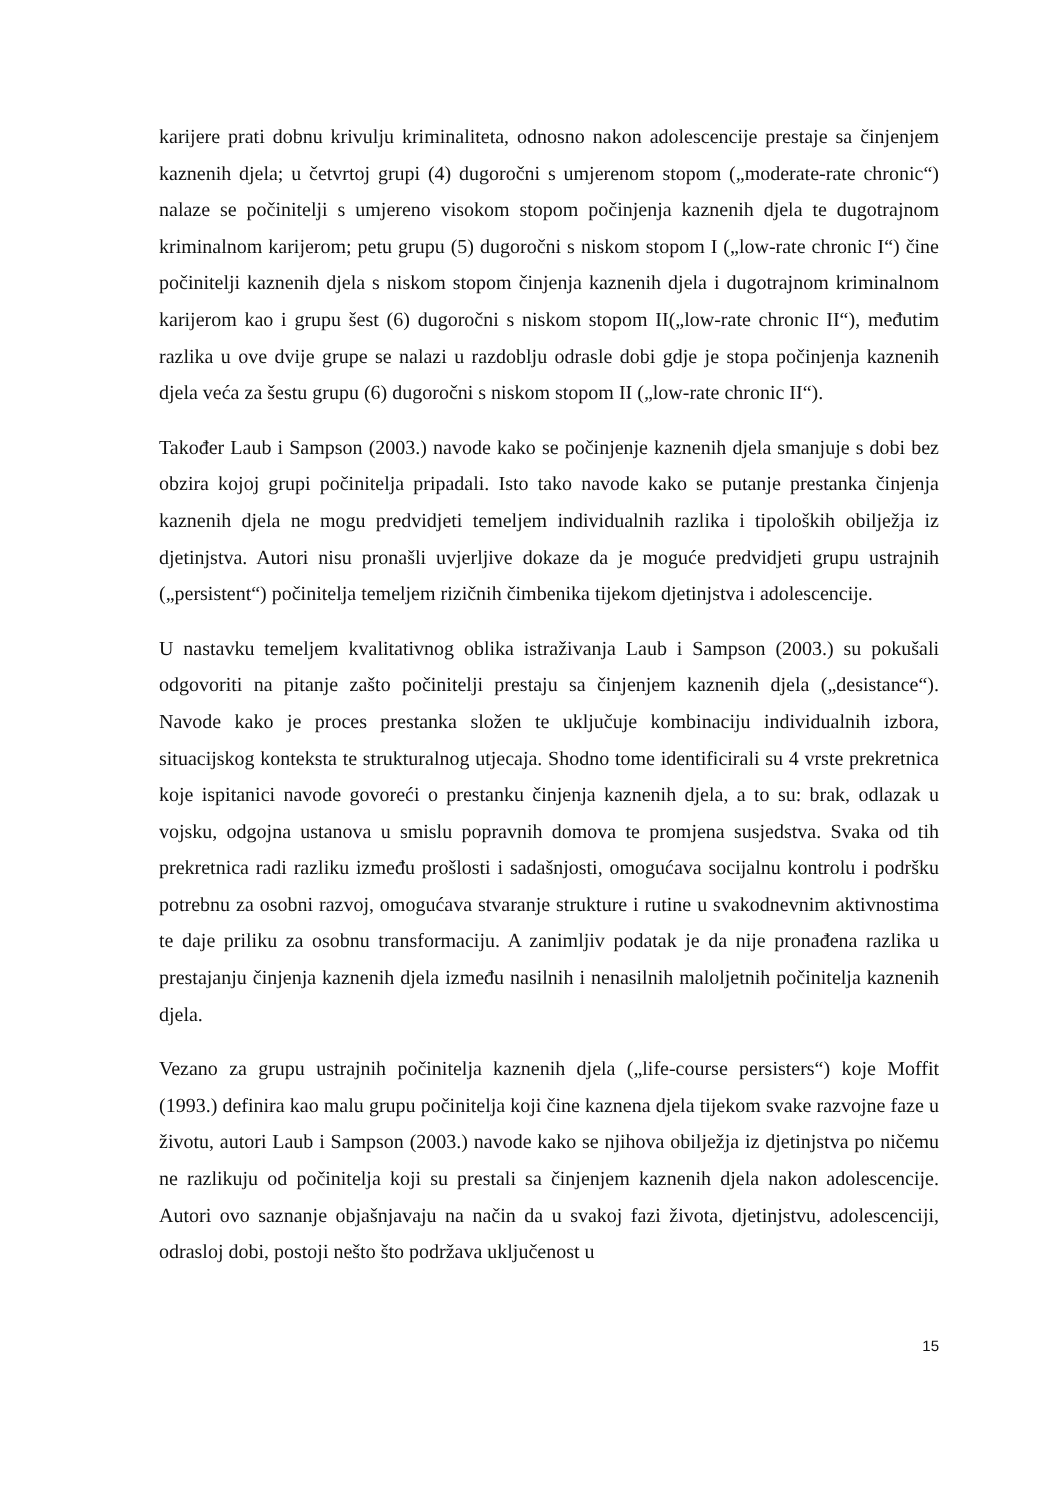karijere prati dobnu krivulju kriminaliteta, odnosno nakon adolescencije prestaje sa činjenjem kaznenih djela; u četvrtoj grupi (4) dugoročni s umjerenom stopom („moderate-rate chronic“) nalaze se počinitelji s umjereno visokom stopom počinjenja kaznenih djela te dugotrajnom kriminalnom karijerom; petu grupu (5) dugoročni s niskom stopom I („low-rate chronic I“) čine počinitelji kaznenih djela s niskom stopom činjenja kaznenih djela i dugotrajnom kriminalnom karijerom kao i grupu šest (6) dugoročni s niskom stopom II(„low-rate chronic II“), međutim razlika u ove dvije grupe se nalazi u razdoblju odrasle dobi gdje je stopa počinjenja kaznenih djela veća za šestu grupu (6) dugoročni s niskom stopom II („low-rate chronic II“).
Također Laub i Sampson (2003.) navode kako se počinjenje kaznenih djela smanjuje s dobi bez obzira kojoj grupi počinitelja pripadali. Isto tako navode kako se putanje prestanka činjenja kaznenih djela ne mogu predvidjeti temeljem individualnih razlika i tipoloških obilježja iz djetinjstva. Autori nisu pronašli uvjerljive dokaze da je moguće predvidjeti grupu ustrajnih („persistent“) počinitelja temeljem rizičnih čimbenika tijekom djetinjstva i adolescencije.
U nastavku temeljem kvalitativnog oblika istraživanja Laub i Sampson (2003.) su pokušali odgovoriti na pitanje zašto počinitelji prestaju sa činjenjem kaznenih djela („desistance“). Navode kako je proces prestanka složen te uključuje kombinaciju individualnih izbora, situacijskog konteksta te strukturalnog utjecaja. Shodno tome identificirali su 4 vrste prekretnica koje ispitanici navode govoreći o prestanku činjenja kaznenih djela, a to su: brak, odlazak u vojsku, odgojna ustanova u smislu popravnih domova te promjena susjedstva. Svaka od tih prekretnica radi razliku između prošlosti i sadašnjosti, omogućava socijalnu kontrolu i podršku potrebnu za osobni razvoj, omogućava stvaranje strukture i rutine u svakodnevnim aktivnostima te daje priliku za osobnu transformaciju. A zanimljiv podatak je da nije pronađena razlika u prestajanju činjenja kaznenih djela između nasilnih i nenasilnih maloljetnih počinitelja kaznenih djela.
Vezano za grupu ustrajnih počinitelja kaznenih djela („life-course persisters“) koje Moffit (1993.) definira kao malu grupu počinitelja koji čine kaznena djela tijekom svake razvojne faze u životu, autori Laub i Sampson (2003.) navode kako se njihova obilježja iz djetinjstva po ničemu ne razlikuju od počinitelja koji su prestali sa činjenjem kaznenih djela nakon adolescencije. Autori ovo saznanje objašnjavaju na način da u svakoj fazi života, djetinjstvu, adolescenciji, odrasloj dobi, postoji nešto što podržava uključenost u
15